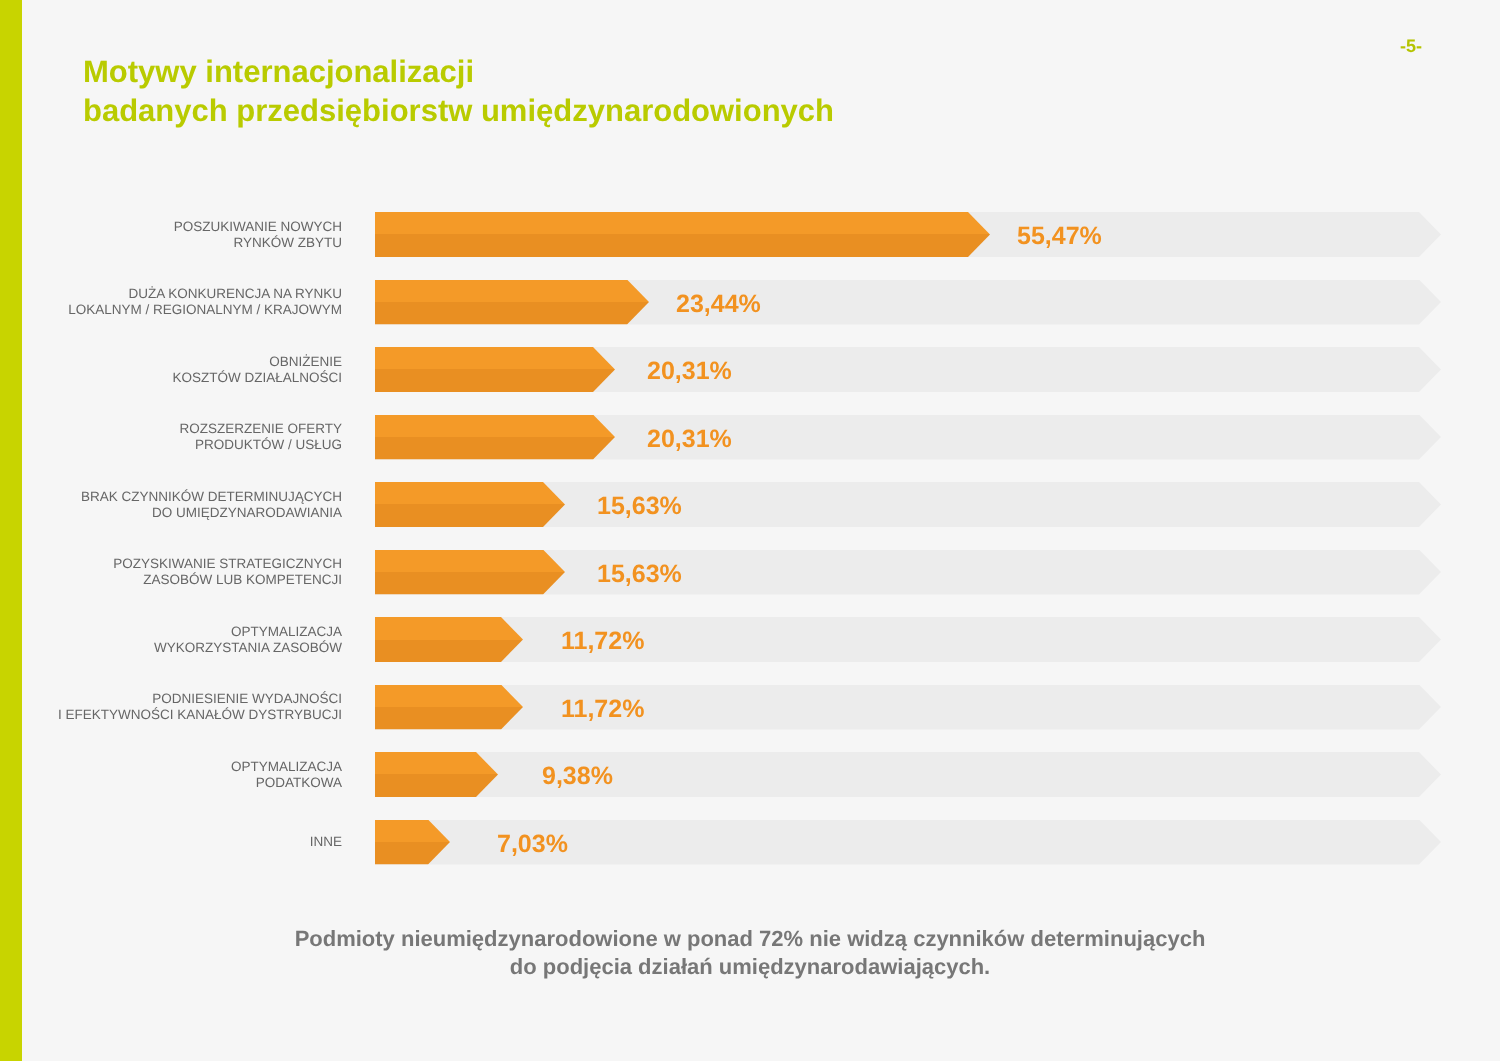-5-
Motywy internacjonalizacji
badanych przedsiębiorstw umiędzynarodowionych
POSZUKIWANIE NOWYCH
RYNKÓW ZBYTU
55,47%
DUŻA KONKURENCJA NA RYNKU
LOKALNYM / REGIONALNYM / KRAJOWYM
23,44%
OBNIŻENIE
KOSZTÓW DZIAŁALNOŚCI
20,31%
ROZSZERZENIE OFERTY
PRODUKTÓW / USŁUG
20,31%
BRAK CZYNNIKÓW DETERMINUJĄCYCH
DO UMIĘDZYNARODAWIANIA
15,63%
POZYSKIWANIE STRATEGICZNYCH
ZASOBÓW LUB KOMPETENCJI
15,63%
OPTYMALIZACJA
WYKORZYSTANIA ZASOBÓW
11,72%
PODNIESIENIE WYDAJNOŚCI
I EFEKTYWNOŚCI KANAŁÓW DYSTRYBUCJI
11,72%
OPTYMALIZACJA
PODATKOWA
9,38%
INNE
7,03%
Podmioty nieumiędzynarodowione w ponad 72% nie widzą czynników determinujących
do podjęcia działań umiędzynarodawiających.